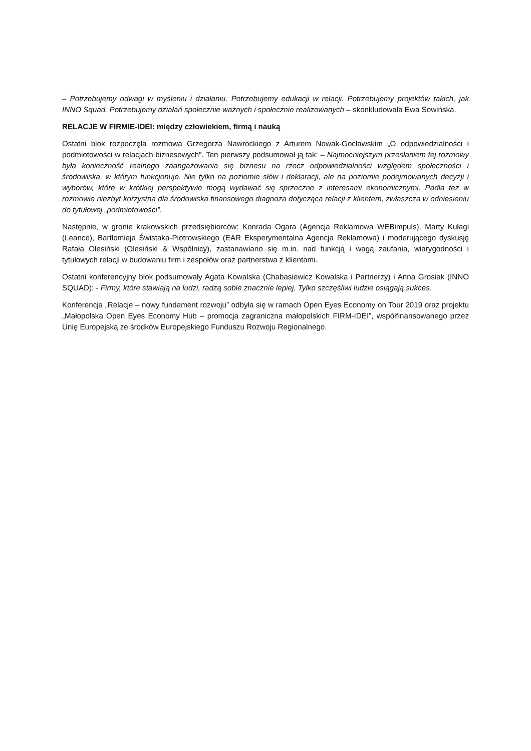– Potrzebujemy odwagi w myśleniu i działaniu. Potrzebujemy edukacji w relacji. Potrzebujemy projektów takich, jak INNO Squad. Potrzebujemy działań społecznie ważnych i społecznie realizowanych – skonkludowała Ewa Sowińska.
RELACJE W FIRMIE-IDEI: między człowiekiem, firmą i nauką
Ostatni blok rozpoczęła rozmowa Grzegorza Nawrockiego z Arturem Nowak-Gocławskim „O odpowiedzialności i podmiotowości w relacjach biznesowych”. Ten pierwszy podsumował ją tak: – Najmocniejszym przesłaniem tej rozmowy była konieczność realnego zaangażowania się biznesu na rzecz odpowiedzialności względem społeczności i środowiska, w którym funkcjonuje. Nie tylko na poziomie słów i deklaracji, ale na poziomie podejmowanych decyzji i wyborów, które w krótkiej perspektywie mogą wydawać się sprzeczne z interesami ekonomicznymi. Padła tez w rozmowie niezbyt korzystna dla środowiska finansowego diagnoza dotycząca relacji z klientem, zwłaszcza w odniesieniu do tytułowej „podmiotowości”.
Następnie, w gronie krakowskich przedsiębiorców: Konrada Ogara (Agencja Reklamowa WEBimpuls), Marty Kułagi (Leance), Bartłomieja Świstaka-Piotrowskiego (EAR Eksperymentalna Agencja Reklamowa) i moderującego dyskusję Rafała Olesiński (Olesiński & Wspólnicy), zastanawiano się m.in. nad funkcją i wagą zaufania, wiarygodności i tytułowych relacji w budowaniu firm i zespołów oraz partnerstwa z klientami.
Ostatni konferencyjny blok podsumowały Agata Kowalska (Chabasiewicz Kowalska i Partnerzy) i Anna Grosiak (INNO SQUAD): - Firmy, które stawiają na ludzi, radzą sobie znacznie lepiej. Tylko szczęśliwi ludzie osiągają sukces.
Konferencja „Relacje – nowy fundament rozwoju” odbyła się w ramach Open Eyes Economy on Tour 2019 oraz projektu „Małopolska Open Eyes Economy Hub – promocja zagraniczna małopolskich FIRM-IDEI”, współfinansowanego przez Unię Europejską ze środków Europejskiego Funduszu Rozwoju Regionalnego.